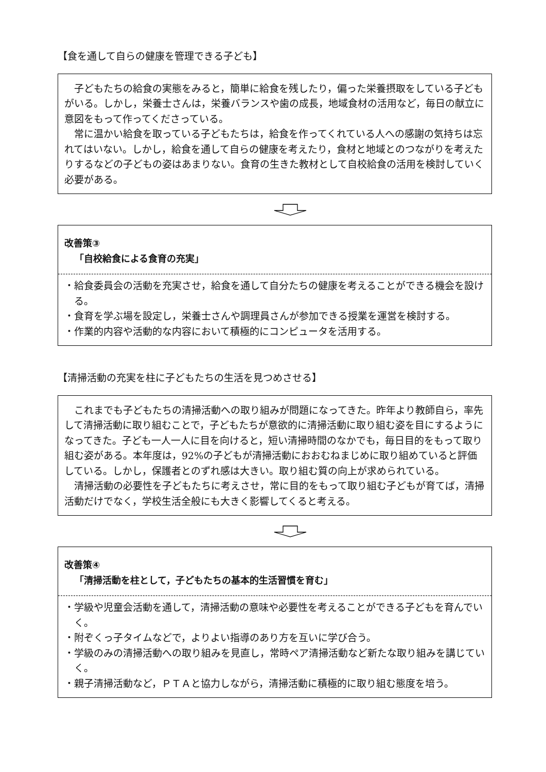【食を通して自らの健康を管理できる子ども】
子どもたちの給食の実態をみると，簡単に給食を残したり，偏った栄養摂取をしている子どもがいる。しかし，栄養士さんは，栄養バランスや歯の成長，地域食材の活用など，毎日の献立に意図をもって作ってくださっている。
常に温かい給食を取っている子どもたちは，給食を作ってくれている人への感謝の気持ちは忘れてはいない。しかし，給食を通して自らの健康を考えたり，食材と地域とのつながりを考えたりするなどの子どもの姿はあまりない。食育の生きた教材として自校給食の活用を検討していく必要がある。
改善策③
「自校給食による食育の充実」
・給食委員会の活動を充実させ，給食を通して自分たちの健康を考えることができる機会を設ける。
・食育を学ぶ場を設定し，栄養士さんや調理員さんが参加できる授業を運営を検討する。
・作業的内容や活動的な内容において積極的にコンピュータを活用する。
【清掃活動の充実を柱に子どもたちの生活を見つめさせる】
これまでも子どもたちの清掃活動への取り組みが問題になってきた。昨年より教師自ら，率先して清掃活動に取り組むことで，子どもたちが意欲的に清掃活動に取り組む姿を目にするようになってきた。子ども一人一人に目を向けると，短い清掃時間のなかでも，毎日目的をもって取り組む姿がある。本年度は，92%の子どもが清掃活動におおむねまじめに取り組めていると評価している。しかし，保護者とのずれ感は大きい。取り組む質の向上が求められている。
清掃活動の必要性を子どもたちに考えさせ，常に目的をもって取り組む子どもが育てば，清掃活動だけでなく，学校生活全般にも大きく影響してくると考える。
改善策④
「清掃活動を柱として，子どもたちの基本的生活習慣を育む」
・学級や児童会活動を通して，清掃活動の意味や必要性を考えることができる子どもを育んでいく。
・附ぞくっ子タイムなどで，よりよい指導のあり方を互いに学び合う。
・学級のみの清掃活動への取り組みを見直し，常時ペア清掃活動など新たな取り組みを講じていく。
・親子清掃活動など，ＰＴＡと協力しながら，清掃活動に積極的に取り組む態度を培う。